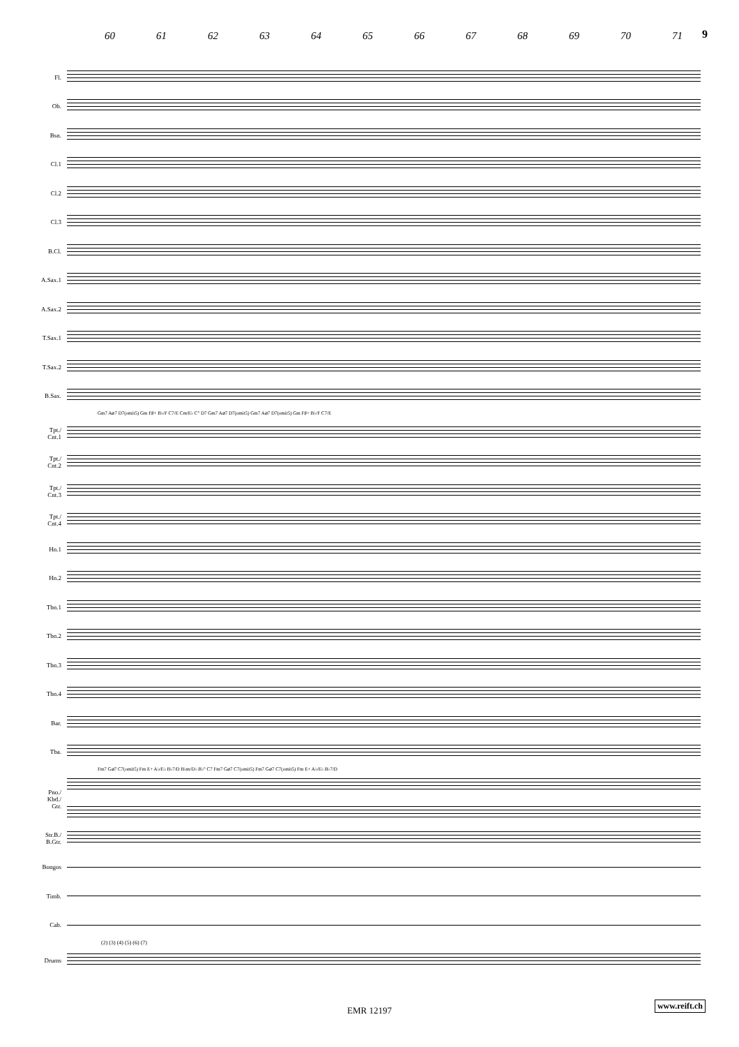9
60 61 62 63 64 65 66 67 68 69 70 71
Fl.
Ob.
Bsn.
Cl.1
Cl.2
Cl.3
B.Cl.
A.Sax.1
A.Sax.2
T.Sax.1
T.Sax.2
B.Sax.
Gm7 A⌀7 D7(omit5) Gm F♯+ B♭/F C7/E Cm/E♭ C° D7 Gm7 A⌀7 D7(omit5) Gm7 A⌀7 D7(omit5) Gm F♯+ B♭/F C7/E
Tpt./
Cnt.1
Tpt./
Cnt.2
Tpt./
Cnt.3
Tpt./
Cnt.4
Hn.1
Hn.2
Tbn.1
Tbn.2
Tbn.3
Tbn.4
Bar.
Tba.
Fm7 G⌀7 C7(omit5) Fm E+ A♭/E♭ B♭7/D B♭m/D♭ B♭° C7 Fm7 G⌀7 C7(omit5) Fm7 G⌀7 C7(omit5) Fm E+ A♭/E♭ B♭7/D
Pno./
Kbd./
Gtr.
Str.B./
B.Gtr.
Bongos
Timb.
Cab.
(2) (3) (4) (5) (6) (7)
Drums
EMR 12197
www.reift.ch